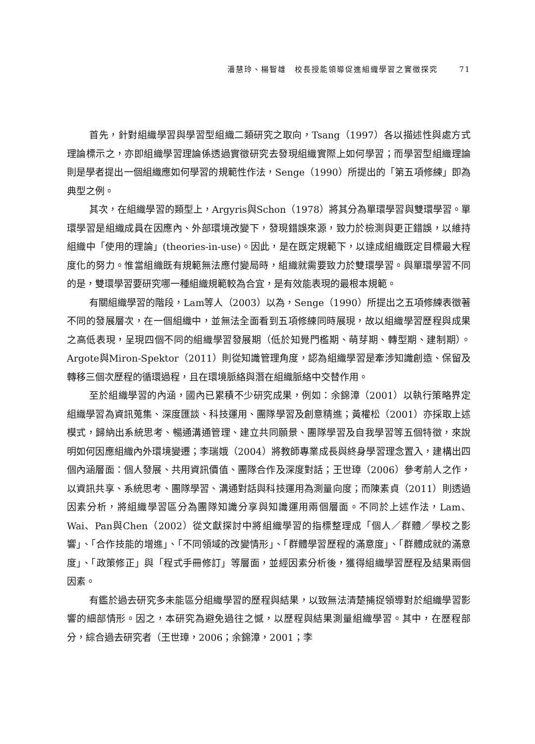潘慧玲、楊智雄　校長授能領導促進組織學習之實徵探究 71
首先，針對組織學習與學習型組織二類研究之取向，Tsang（1997）各以描述性與處方式理論標示之，亦即組織學習理論係透過實徵研究去發現組織實際上如何學習；而學習型組織理論則是學者提出一個組織應如何學習的規範性作法，Senge（1990）所提出的「第五項修練」即為典型之例。
其次，在組織學習的類型上，Argyris與Schon（1978）將其分為單環學習與雙環學習。單環學習是組織成員在因應內、外部環境改變下，發現錯誤來源，致力於檢測與更正錯誤，以維持組織中「使用的理論」(theories-in-use)。因此，是在既定規範下，以達成組織既定目標最大程度化的努力。惟當組織既有規範無法應付變局時，組織就需要致力於雙環學習。與單環學習不同的是，雙環學習要研究哪一種組織規範較為合宜，是有效能表現的最根本規範。
有關組織學習的階段，Lam等人（2003）以為，Senge（1990）所提出之五項修練表徵著不同的發展層次，在一個組織中，並無法全面看到五項修練同時展現，故以組織學習歷程與成果之高低表現，呈現四個不同的組織學習發展期（低於知覺門檻期、萌芽期、轉型期、建制期）。Argote與Miron-Spektor（2011）則從知識管理角度，認為組織學習是牽涉知識創造、保留及轉移三個次歷程的循環過程，且在環境脈絡與潛在組織脈絡中交替作用。
至於組織學習的內涵，國內已累積不少研究成果，例如：余錦漳（2001）以執行策略界定組織學習為資訊蒐集、深度匯談、科技運用、團隊學習及創意精進；黃權松（2001）亦採取上述模式，歸納出系統思考、暢通溝通管理、建立共同願景、團隊學習及自我學習等五個特徵，來說明如何因應組織內外環境變遷；李瑞娥（2004）將教師專業成長與終身學習理念置入，建構出四個內涵層面：個人發展、共用資訊價值、團隊合作及深度對話；王世璋（2006）參考前人之作，以資訊共享、系統思考、團隊學習、溝通對話與科技運用為測量向度；而陳素貞（2011）則透過因素分析，將組織學習區分為團隊知識分享與知識運用兩個層面。不同於上述作法，Lam、Wai、Pan與Chen（2002）從文獻探討中將組織學習的指標整理成「個人／群體／學校之影響」、「合作技能的增進」、「不同領域的改變情形」、「群體學習歷程的滿意度」、「群體成就的滿意度」、「政策修正」與「程式手冊修訂」等層面，並經因素分析後，獲得組織學習歷程及結果兩個因素。
有鑑於過去研究多未能區分組織學習的歷程與結果，以致無法清楚捕捉領導對於組織學習影響的細部情形。因之，本研究為避免過往之憾，以歷程與結果測量組織學習。其中，在歷程部分，綜合過去研究者（王世璋，2006；余錦漳，2001；李